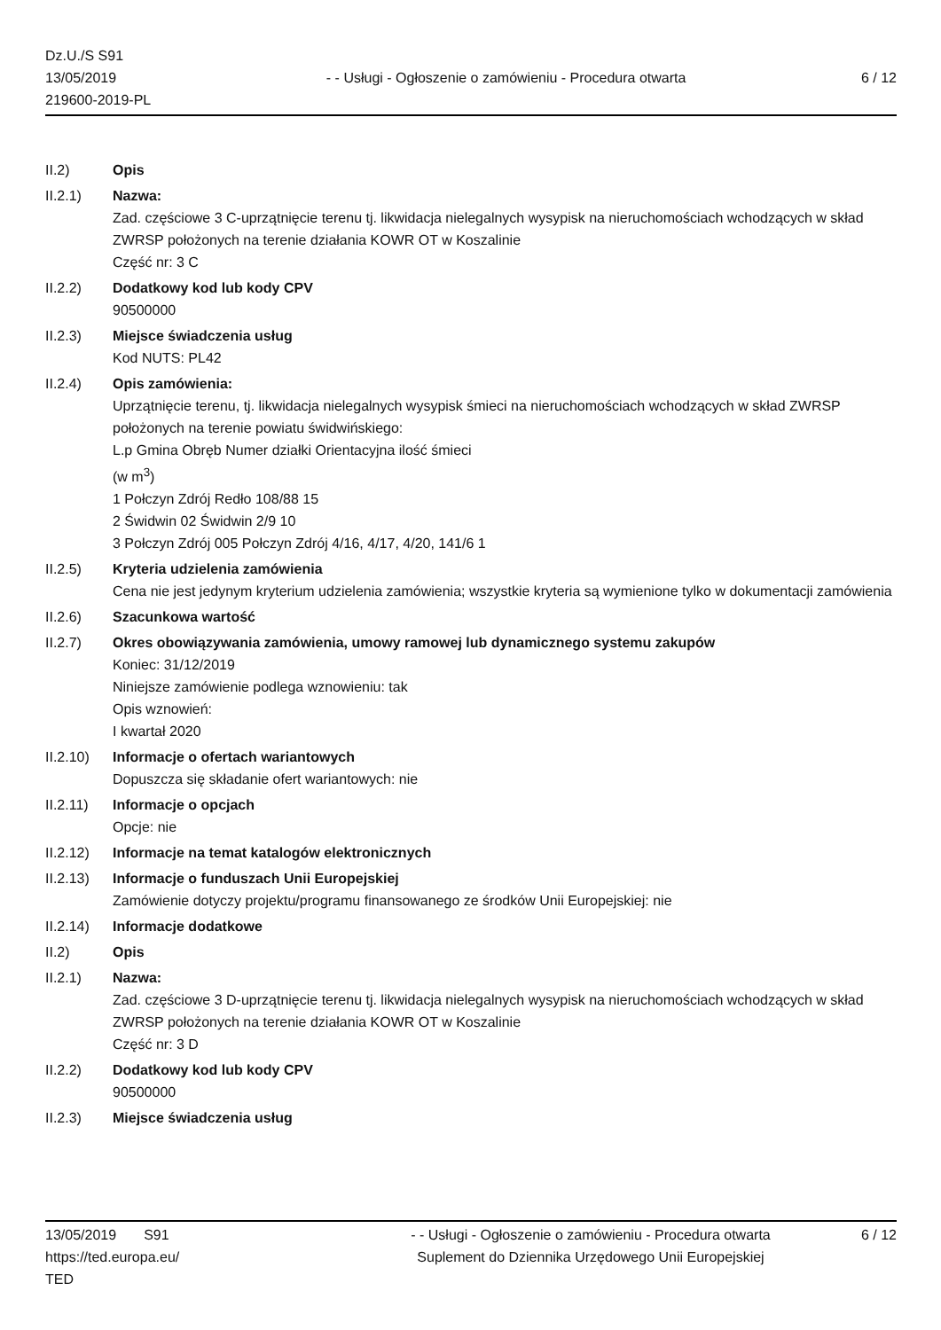Dz.U./S S91
13/05/2019
219600-2019-PL
- - Usługi - Ogłoszenie o zamówieniu - Procedura otwarta
6 / 12
II.2) Opis
II.2.1) Nazwa:
Zad. częściowe 3 C-uprzątnięcie terenu tj. likwidacja nielegalnych wysypisk na nieruchomościach wchodzących w skład ZWRSP położonych na terenie działania KOWR OT w Koszalinie
Część nr: 3 C
II.2.2) Dodatkowy kod lub kody CPV
90500000
II.2.3) Miejsce świadczenia usług
Kod NUTS: PL42
II.2.4) Opis zamówienia:
Uprzątnięcie terenu, tj. likwidacja nielegalnych wysypisk śmieci na nieruchomościach wchodzących w skład ZWRSP położonych na terenie powiatu świdwińskiego:
L.p Gmina Obręb Numer działki Orientacyjna ilość śmieci
(w m<sup>3</sup>)
1 Połczyn Zdrój Redło 108/88 15
2 Świdwin 02 Świdwin 2/9 10
3 Połczyn Zdrój 005 Połczyn Zdrój 4/16, 4/17, 4/20, 141/6 1
II.2.5) Kryteria udzielenia zamówienia
Cena nie jest jedynym kryterium udzielenia zamówienia; wszystkie kryteria są wymienione tylko w dokumentacji zamówienia
II.2.6) Szacunkowa wartość
II.2.7) Okres obowiązywania zamówienia, umowy ramowej lub dynamicznego systemu zakupów
Koniec: 31/12/2019
Niniejsze zamówienie podlega wznowieniu: tak
Opis wznowień:
I kwartał 2020
II.2.10)
Informacje o ofertach wariantowych
Dopuszcza się składanie ofert wariantowych: nie
II.2.11)
Informacje o opcjach
Opcje: nie
II.2.12)
Informacje na temat katalogów elektronicznych
II.2.13)
Informacje o funduszach Unii Europejskiej
Zamówienie dotyczy projektu/programu finansowanego ze środków Unii Europejskiej: nie
II.2.14)
Informacje dodatkowe
II.2) Opis
II.2.1) Nazwa:
Zad. częściowe 3 D-uprzątnięcie terenu tj. likwidacja nielegalnych wysypisk na nieruchomościach wchodzących w skład ZWRSP położonych na terenie działania KOWR OT w Koszalinie
Część nr: 3 D
II.2.2) Dodatkowy kod lub kody CPV
90500000
II.2.3) Miejsce świadczenia usług
13/05/2019 S91
https://ted.europa.eu/
TED
- - Usługi - Ogłoszenie o zamówieniu - Procedura otwarta
Suplement do Dziennika Urzędowego Unii Europejskiej
6 / 12